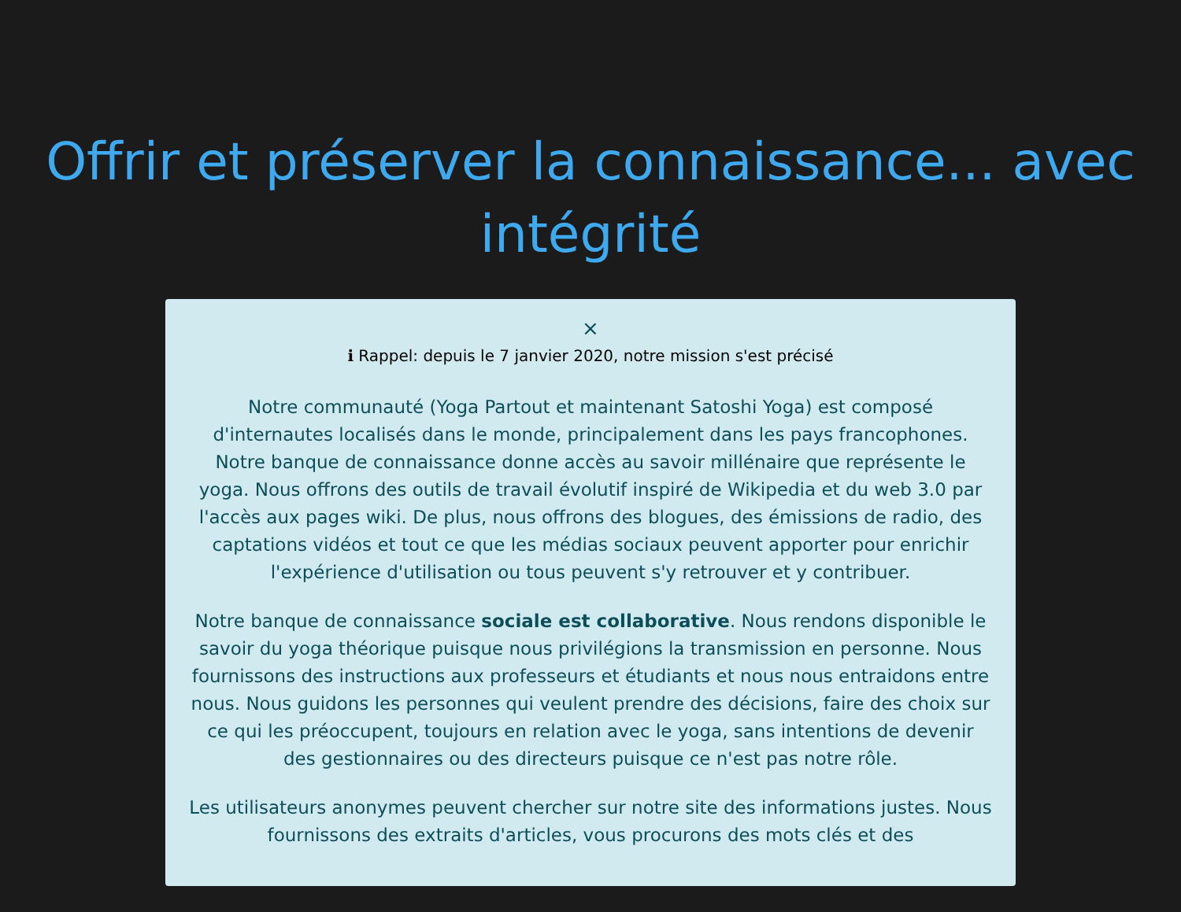Offrir et préserver la connaissance... avec intégrité
×
ℹ Rappel: depuis le 7 janvier 2020, notre mission s'est précisé
Notre communauté (Yoga Partout et maintenant Satoshi Yoga) est composé d'internautes localisés dans le monde, principalement dans les pays francophones. Notre banque de connaissance donne accès au savoir millénaire que représente le yoga. Nous offrons des outils de travail évolutif inspiré de Wikipedia et du web 3.0 par l'accès aux pages wiki. De plus, nous offrons des blogues, des émissions de radio, des captations vidéos et tout ce que les médias sociaux peuvent apporter pour enrichir l'expérience d'utilisation ou tous peuvent s'y retrouver et y contribuer.
Notre banque de connaissance sociale est collaborative. Nous rendons disponible le savoir du yoga théorique puisque nous privilégions la transmission en personne. Nous fournissons des instructions aux professeurs et étudiants et nous nous entraidons entre nous. Nous guidons les personnes qui veulent prendre des décisions, faire des choix sur ce qui les préoccupent, toujours en relation avec le yoga, sans intentions de devenir des gestionnaires ou des directeurs puisque ce n'est pas notre rôle.
Les utilisateurs anonymes peuvent chercher sur notre site des informations justes. Nous fournissons des extraits d'articles, vous procurons des mots clés et des